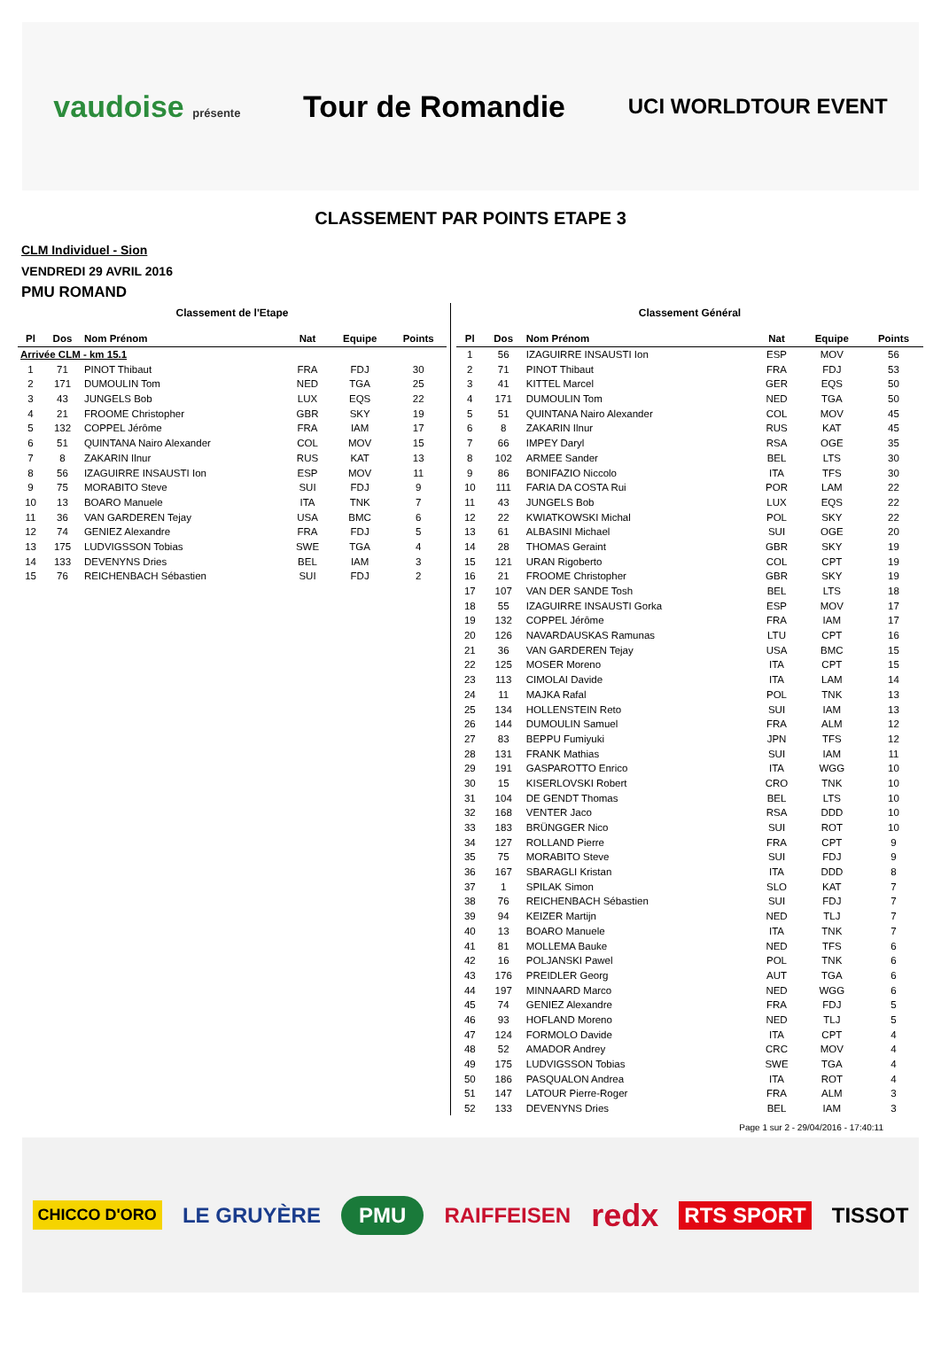vaudoise présente
Tour de Romandie
UCI WORLDTOUR EVENT
CLASSEMENT PAR POINTS ETAPE 3
CLM Individuel - Sion
VENDREDI 29 AVRIL 2016
PMU ROMAND
Classement de l'Etape
| Pl | Dos | Nom Prénom | Nat | Equipe | Points |
| --- | --- | --- | --- | --- | --- |
| Arrivée CLM - km 15.1 | | | | | |
| 1 | 71 | PINOT Thibaut | FRA | FDJ | 30 |
| 2 | 171 | DUMOULIN Tom | NED | TGA | 25 |
| 3 | 43 | JUNGELS Bob | LUX | EQS | 22 |
| 4 | 21 | FROOME Christopher | GBR | SKY | 19 |
| 5 | 132 | COPPEL Jérôme | FRA | IAM | 17 |
| 6 | 51 | QUINTANA Nairo Alexander | COL | MOV | 15 |
| 7 | 8 | ZAKARIN Ilnur | RUS | KAT | 13 |
| 8 | 56 | IZAGUIRRE INSAUSTI Ion | ESP | MOV | 11 |
| 9 | 75 | MORABITO Steve | SUI | FDJ | 9 |
| 10 | 13 | BOARO Manuele | ITA | TNK | 7 |
| 11 | 36 | VAN GARDEREN Tejay | USA | BMC | 6 |
| 12 | 74 | GENIEZ Alexandre | FRA | FDJ | 5 |
| 13 | 175 | LUDVIGSSON Tobias | SWE | TGA | 4 |
| 14 | 133 | DEVENYNS Dries | BEL | IAM | 3 |
| 15 | 76 | REICHENBACH Sébastien | SUI | FDJ | 2 |
Classement Général
| Pl | Dos | Nom Prénom | Nat | Equipe | Points |
| --- | --- | --- | --- | --- | --- |
| 1 | 56 | IZAGUIRRE INSAUSTI Ion | ESP | MOV | 56 |
| 2 | 71 | PINOT Thibaut | FRA | FDJ | 53 |
| 3 | 41 | KITTEL Marcel | GER | EQS | 50 |
| 4 | 171 | DUMOULIN Tom | NED | TGA | 50 |
| 5 | 51 | QUINTANA Nairo Alexander | COL | MOV | 45 |
| 6 | 8 | ZAKARIN Ilnur | RUS | KAT | 45 |
| 7 | 66 | IMPEY Daryl | RSA | OGE | 35 |
| 8 | 102 | ARMEE Sander | BEL | LTS | 30 |
| 9 | 86 | BONIFAZIO Niccolo | ITA | TFS | 30 |
| 10 | 111 | FARIA DA COSTA Rui | POR | LAM | 22 |
| 11 | 43 | JUNGELS Bob | LUX | EQS | 22 |
| 12 | 22 | KWIATKOWSKI Michal | POL | SKY | 22 |
| 13 | 61 | ALBASINI Michael | SUI | OGE | 20 |
| 14 | 28 | THOMAS Geraint | GBR | SKY | 19 |
| 15 | 121 | URAN Rigoberto | COL | CPT | 19 |
| 16 | 21 | FROOME Christopher | GBR | SKY | 19 |
| 17 | 107 | VAN DER SANDE Tosh | BEL | LTS | 18 |
| 18 | 55 | IZAGUIRRE INSAUSTI Gorka | ESP | MOV | 17 |
| 19 | 132 | COPPEL Jérôme | FRA | IAM | 17 |
| 20 | 126 | NAVARDAUSKAS Ramunas | LTU | CPT | 16 |
| 21 | 36 | VAN GARDEREN Tejay | USA | BMC | 15 |
| 22 | 125 | MOSER Moreno | ITA | CPT | 15 |
| 23 | 113 | CIMOLAI Davide | ITA | LAM | 14 |
| 24 | 11 | MAJKA Rafal | POL | TNK | 13 |
| 25 | 134 | HOLLENSTEIN Reto | SUI | IAM | 13 |
| 26 | 144 | DUMOULIN Samuel | FRA | ALM | 12 |
| 27 | 83 | BEPPU Fumiyuki | JPN | TFS | 12 |
| 28 | 131 | FRANK Mathias | SUI | IAM | 11 |
| 29 | 191 | GASPAROTTO Enrico | ITA | WGG | 10 |
| 30 | 15 | KISERLOVSKI Robert | CRO | TNK | 10 |
| 31 | 104 | DE GENDT Thomas | BEL | LTS | 10 |
| 32 | 168 | VENTER Jaco | RSA | DDD | 10 |
| 33 | 183 | BRÜNGGER Nico | SUI | ROT | 10 |
| 34 | 127 | ROLLAND Pierre | FRA | CPT | 9 |
| 35 | 75 | MORABITO Steve | SUI | FDJ | 9 |
| 36 | 167 | SBARAGLI Kristan | ITA | DDD | 8 |
| 37 | 1 | SPILAK Simon | SLO | KAT | 7 |
| 38 | 76 | REICHENBACH Sébastien | SUI | FDJ | 7 |
| 39 | 94 | KEIZER Martijn | NED | TLJ | 7 |
| 40 | 13 | BOARO Manuele | ITA | TNK | 7 |
| 41 | 81 | MOLLEMA Bauke | NED | TFS | 6 |
| 42 | 16 | POLJANSKI Pawel | POL | TNK | 6 |
| 43 | 176 | PREIDLER Georg | AUT | TGA | 6 |
| 44 | 197 | MINNAARD Marco | NED | WGG | 6 |
| 45 | 74 | GENIEZ Alexandre | FRA | FDJ | 5 |
| 46 | 93 | HOFLAND Moreno | NED | TLJ | 5 |
| 47 | 124 | FORMOLO Davide | ITA | CPT | 4 |
| 48 | 52 | AMADOR Andrey | CRC | MOV | 4 |
| 49 | 175 | LUDVIGSSON Tobias | SWE | TGA | 4 |
| 50 | 186 | PASQUALON Andrea | ITA | ROT | 4 |
| 51 | 147 | LATOUR Pierre-Roger | FRA | ALM | 3 |
| 52 | 133 | DEVENYNS Dries | BEL | IAM | 3 |
Page 1 sur 2 - 29/04/2016 - 17:40:11
CHICCO D'ORO LE GRUYÈRE PMU RAIFFEISEN redx RTS SPORT TISSOT